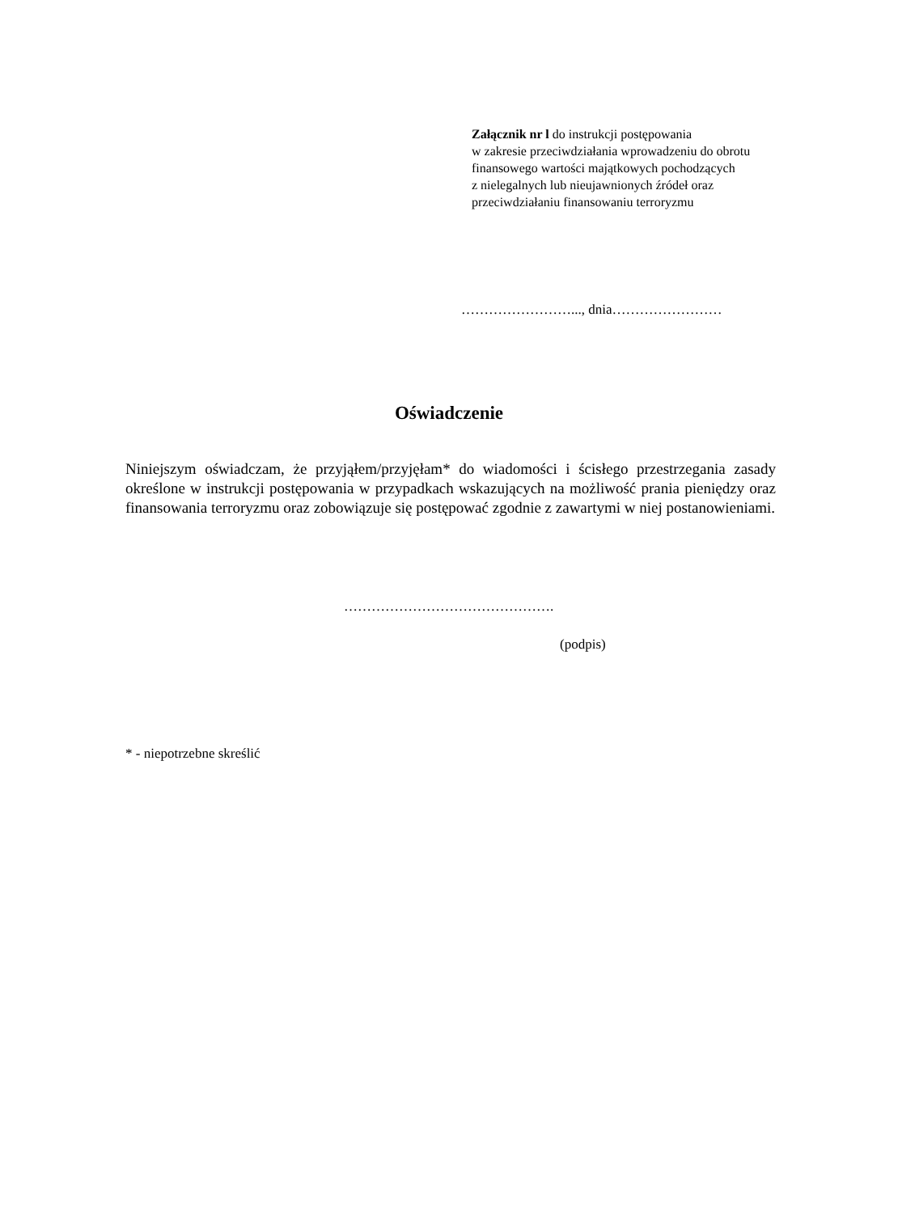Załącznik nr l do instrukcji postępowania
w zakresie przeciwdziałania wprowadzeniu do obrotu
finansowego wartości majątkowych pochodzących
z nielegalnych lub nieujawnionych źródeł oraz
przeciwdziałaniu finansowaniu terroryzmu
……………………..., dnia……………………
Oświadczenie
Niniejszym oświadczam, że przyjąłem/przyjęłam* do wiadomości i ścisłego przestrzegania zasady określone w instrukcji postępowania w przypadkach wskazujących na możliwość prania pieniędzy oraz finansowania terroryzmu oraz zobowiązuje się postępować zgodnie z zawartymi w niej postanowieniami.
……………………………………….
(podpis)
* - niepotrzebne skreślić